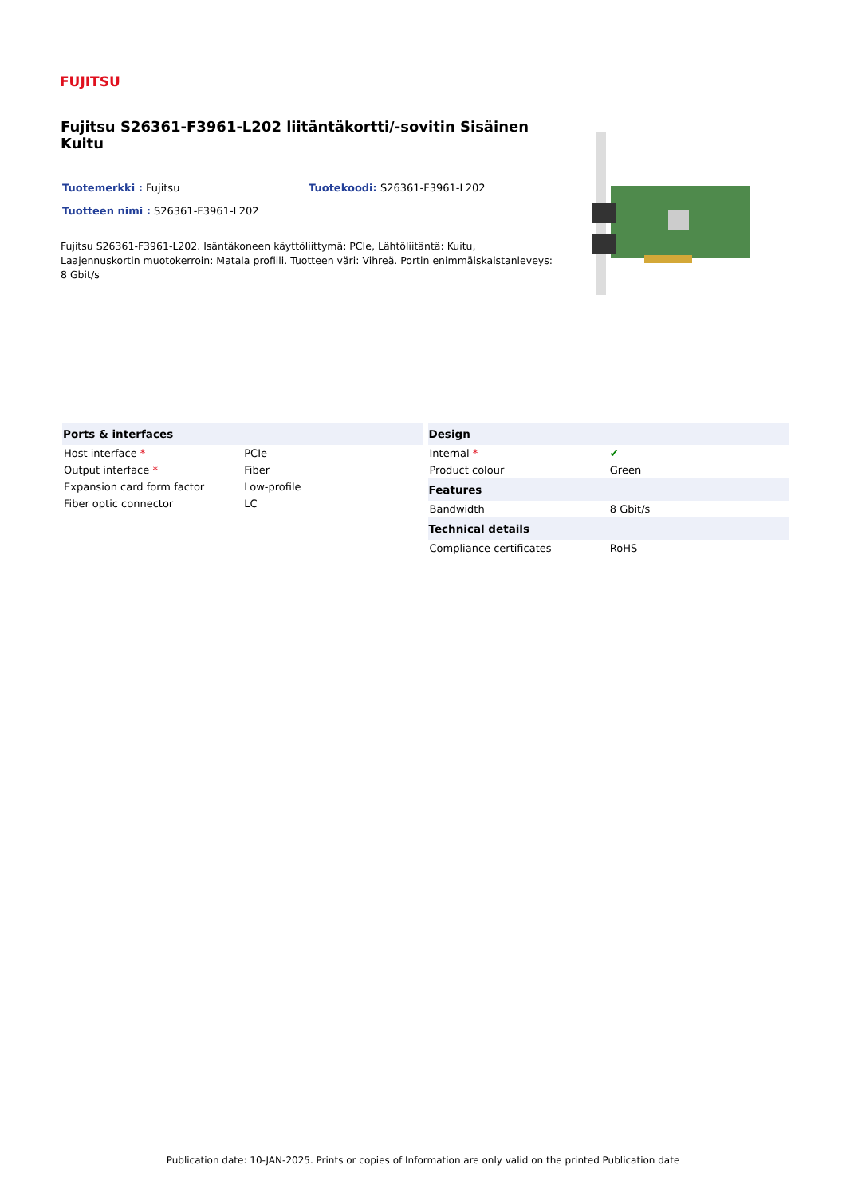FUJITSU
Fujitsu S26361-F3961-L202 liitäntäkortti/-sovitin Sisäinen Kuitu
Tuotemerkki : Fujitsu Tuotekoodi: S26361-F3961-L202
Tuotteen nimi : S26361-F3961-L202
Fujitsu S26361-F3961-L202. Isäntäkoneen käyttöliittymä: PCIe, Lähtöliitäntä: Kuitu, Laajennuskortin muotokerroin: Matala profiili. Tuotteen väri: Vihreä. Portin enimmäiskaistanleveys: 8 Gbit/s
| Ports & interfaces | |
| --- | --- |
| Host interface * | PCIe |
| Output interface * | Fiber |
| Expansion card form factor | Low-profile |
| Fiber optic connector | LC |
| Design | |
| --- | --- |
| Internal * | ✔ |
| Product colour | Green |
| Features | |
| Bandwidth | 8 Gbit/s |
| Technical details | |
| Compliance certificates | RoHS |
Publication date: 10-JAN-2025. Prints or copies of Information are only valid on the printed Publication date